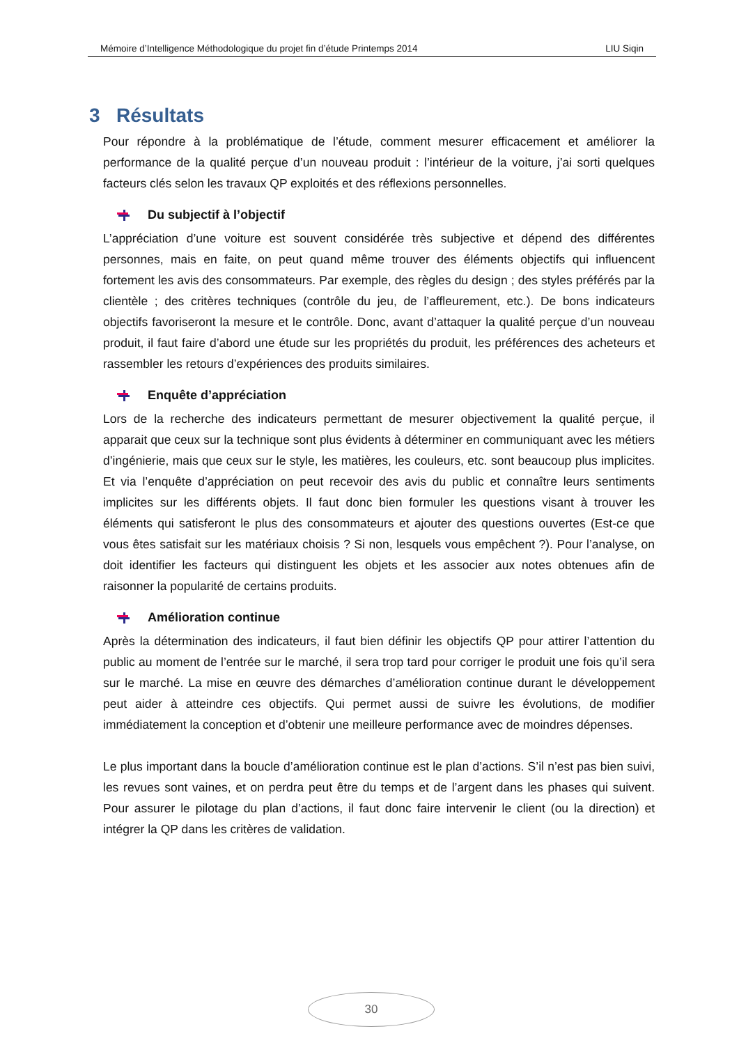Mémoire d’Intelligence Méthodologique du projet fin d’étude Printemps 2014 LIU Siqin
3 Résultats
Pour répondre à la problématique de l’étude, comment mesurer efficacement et améliorer la performance de la qualité perçue d’un nouveau produit : l’intérieur de la voiture, j’ai sorti quelques facteurs clés selon les travaux QP exploités et des réflexions personnelles.
Du subjectif à l’objectif
L’appréciation d’une voiture est souvent considérée très subjective et dépend des différentes personnes, mais en faite, on peut quand même trouver des éléments objectifs qui influencent fortement les avis des consommateurs. Par exemple, des règles du design ; des styles préférés par la clientèle ; des critères techniques (contrôle du jeu, de l’affleurement, etc.). De bons indicateurs objectifs favoriseront la mesure et le contrôle. Donc, avant d’attaquer la qualité perçue d’un nouveau produit, il faut faire d’abord une étude sur les propriétés du produit, les préférences des acheteurs et rassembler les retours d’expériences des produits similaires.
Enquête d’appréciation
Lors de la recherche des indicateurs permettant de mesurer objectivement la qualité perçue, il apparait que ceux sur la technique sont plus évidents à déterminer en communiquant avec les métiers d’ingénierie, mais que ceux sur le style, les matières, les couleurs, etc. sont beaucoup plus implicites. Et via l’enquête d’appréciation on peut recevoir des avis du public et connaître leurs sentiments implicites sur les différents objets. Il faut donc bien formuler les questions visant à trouver les éléments qui satisferont le plus des consommateurs et ajouter des questions ouvertes (Est-ce que vous êtes satisfait sur les matériaux choisis ? Si non, lesquels vous empêchent ?). Pour l’analyse, on doit identifier les facteurs qui distinguent les objets et les associer aux notes obtenues afin de raisonner la popularité de certains produits.
Amélioration continue
Après la détermination des indicateurs, il faut bien définir les objectifs QP pour attirer l’attention du public au moment de l’entrée sur le marché, il sera trop tard pour corriger le produit une fois qu’il sera sur le marché. La mise en œuvre des démarches d’amélioration continue durant le développement peut aider à atteindre ces objectifs. Qui permet aussi de suivre les évolutions, de modifier immédiatement la conception et d’obtenir une meilleure performance avec de moindres dépenses.
Le plus important dans la boucle d’amélioration continue est le plan d’actions. S’il n’est pas bien suivi, les revues sont vaines, et on perdra peut être du temps et de l’argent dans les phases qui suivent. Pour assurer le pilotage du plan d’actions, il faut donc faire intervenir le client (ou la direction) et intégrer la QP dans les critères de validation.
30